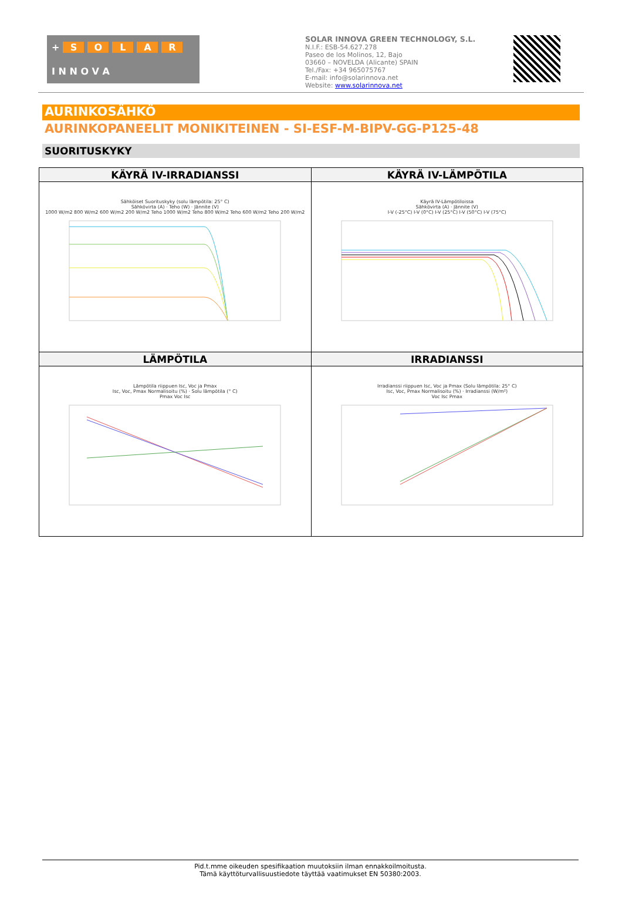+ SOLAR
I N N O V A
SOLAR INNOVA GREEN TECHNOLOGY, S.L.
N.I.F.: ESB-54.627.278
Paseo de los Molinos, 12, Bajo
03660 – NOVELDA (Alicante) SPAIN
Tel./Fax: +34 965075767
E-mail: info@solarinnova.net
Website: www.solarinnova.net
AURINKOSÄHKÖ
AURINKOPANEELIT MONIKITEINEN - SI-ESF-M-BIPV-GG-P125-48
SUORITUSKYKY
| KÄYRÄ IV-IRRADIANSSI | KÄYRÄ IV-LÄMPÖTILA |
| --- | --- |
| Sähköiset Suorituskyky (solu lämpötila: 25° C) Sähkövirta (A) · Teho (W) · Jännite (V) 1000 W/m2 800 W/m2 600 W/m2 200 W/m2 Teho 1000 W/m2 Teho 800 W/m2 Teho 600 W/m2 Teho 200 W/m2 | Käyrä IV-Lämpötiloissa Sähkövirta (A) · Jännite (V) I-V (-25°C) I-V (0°C) I-V (25°C) I-V (50°C) I-V (75°C) |
| LÄMPÖTILA | IRRADIANSSI |
| Lämpötila riippuen Isc, Voc ja Pmax Isc, Voc, Pmax Normalisoitu (%) · Solu lämpötila (° C) Pmax Voc Isc | Irradianssi riippuen Isc, Voc ja Pmax (Solu lämpötila: 25° C) Isc, Voc, Pmax Normalisoitu (%) · Irradianssi (W/m²) Voc Isc Pmax |
Pid.t.mme oikeuden spesifikaation muutoksiin ilman ennakkoilmoitusta.
Tämä käyttöturvallisuustiedote täyttää vaatimukset EN 50380:2003.